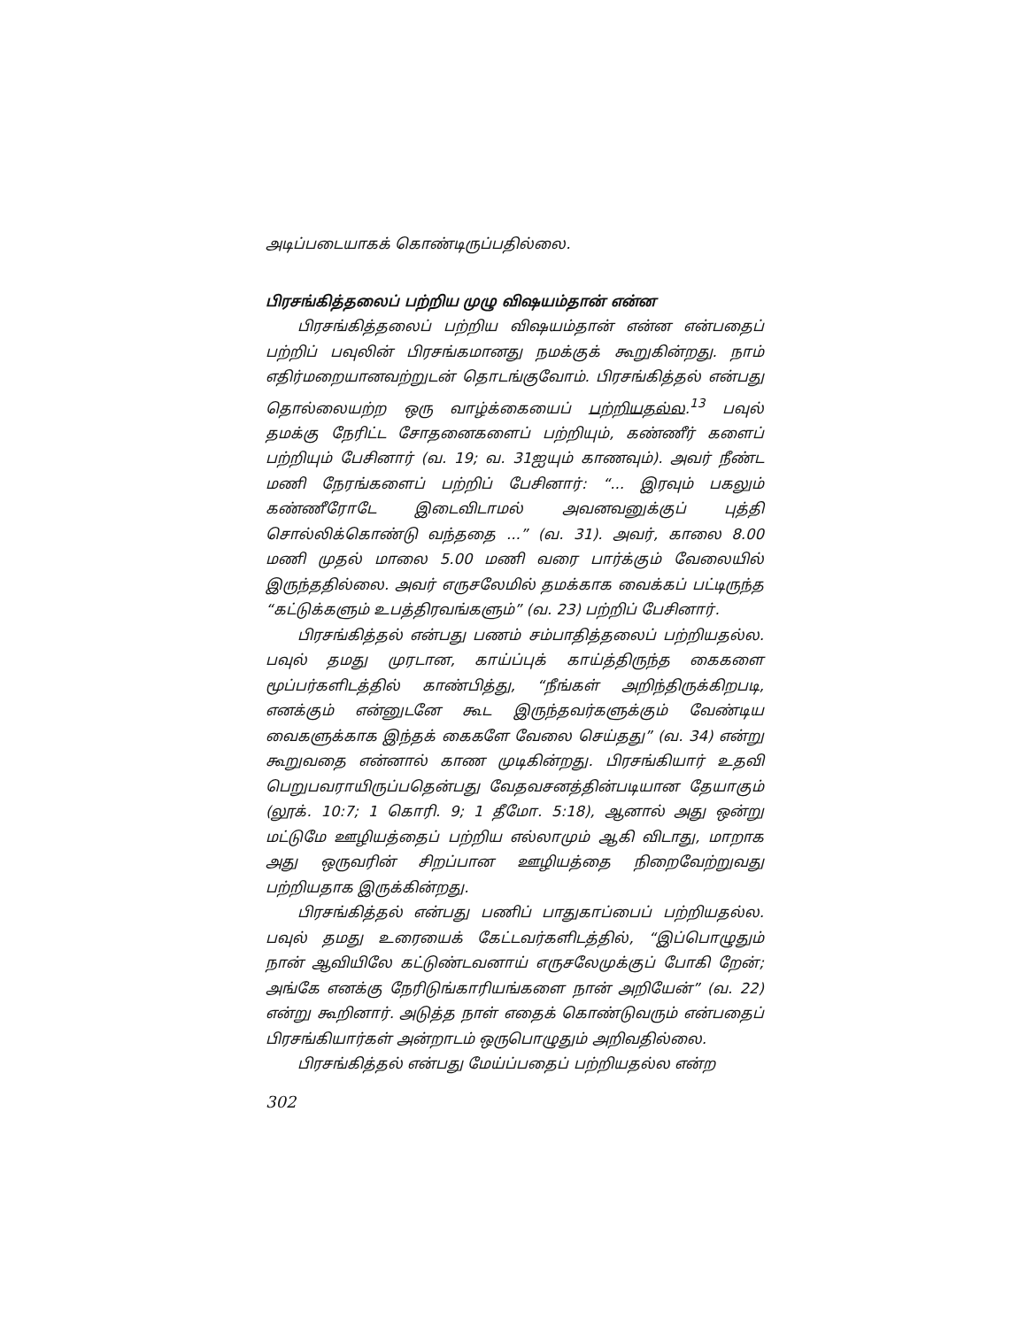அடிப்படையாகக் கொண்டிருப்பதில்லை.
பிரசங்கித்தலைப் பற்றிய முழு விஷயம்தான் என்ன
பிரசங்கித்தலைப் பற்றிய விஷயம்தான் என்ன என்பதைப் பற்றிப் பவுலின் பிரசங்கமானது நமக்குக் கூறுகின்றது. நாம் எதிர்மறையானவற்றுடன் தொடங்குவோம். பிரசங்கித்தல் என்பது தொல்லையற்ற ஒரு வாழ்க்கையைப் பற்றியதல்ல.<sup>13</sup> பவுல் தமக்கு நேரிட்ட சோதனைகளைப் பற்றியும், கண்ணீர் களைப் பற்றியும் பேசினார் (வ. 19; வ. 31ஐயும் காணவும்). அவர் நீண்ட மணி நேரங்களைப் பற்றிப் பேசினார்: “... இரவும் பகலும் கண்ணீரோடே இடைவிடாமல் அவனவனுக்குப் புத்தி சொல்லிக்கொண்டு வந்ததை ...” (வ. 31). அவர், காலை 8.00 மணி முதல் மாலை 5.00 மணி வரை பார்க்கும் வேலையில் இருந்ததில்லை. அவர் எருசலேமில் தமக்காக வைக்கப் பட்டிருந்த “கட்டுக்களும் உபத்திரவங்களும்” (வ. 23) பற்றிப் பேசினார்.
பிரசங்கித்தல் என்பது பணம் சம்பாதித்தலைப் பற்றியதல்ல. பவுல் தமது முரடான, காய்ப்புக் காய்த்திருந்த கைகளை மூப்பர்களிடத்தில் காண்பித்து, “நீங்கள் அறிந்திருக்கிறபடி, எனக்கும் என்னுடனே கூட இருந்தவர்களுக்கும் வேண்டிய வைகளுக்காக இந்தக் கைகளே வேலை செய்தது” (வ. 34) என்று கூறுவதை என்னால் காண முடிகின்றது. பிரசங்கியார் உதவி பெறுபவராயிருப்பதென்பது வேதவசனத்தின்படியான தேயாகும் (லூக். 10:7; 1 கொரி. 9; 1 தீமோ. 5:18), ஆனால் அது ஒன்று மட்டுமே ஊழியத்தைப் பற்றிய எல்லாமும் ஆகி விடாது, மாறாக அது ஒருவரின் சிறப்பான ஊழியத்தை நிறைவேற்றுவது பற்றியதாக இருக்கின்றது.
பிரசங்கித்தல் என்பது பணிப் பாதுகாப்பைப் பற்றியதல்ல. பவுல் தமது உரையைக் கேட்டவர்களிடத்தில், “இப்பொழுதும் நான் ஆவியிலே கட்டுண்டவனாய் எருசலேமுக்குப் போகி றேன்; அங்கே எனக்கு நேரிடுங்காரியங்களை நான் அறியேன்” (வ. 22) என்று கூறினார். அடுத்த நாள் எதைக் கொண்டுவரும் என்பதைப் பிரசங்கியார்கள் அன்றாடம் ஒருபொழுதும் அறிவதில்லை.
பிரசங்கித்தல் என்பது மேய்ப்பதைப் பற்றியதல்ல என்ற
302